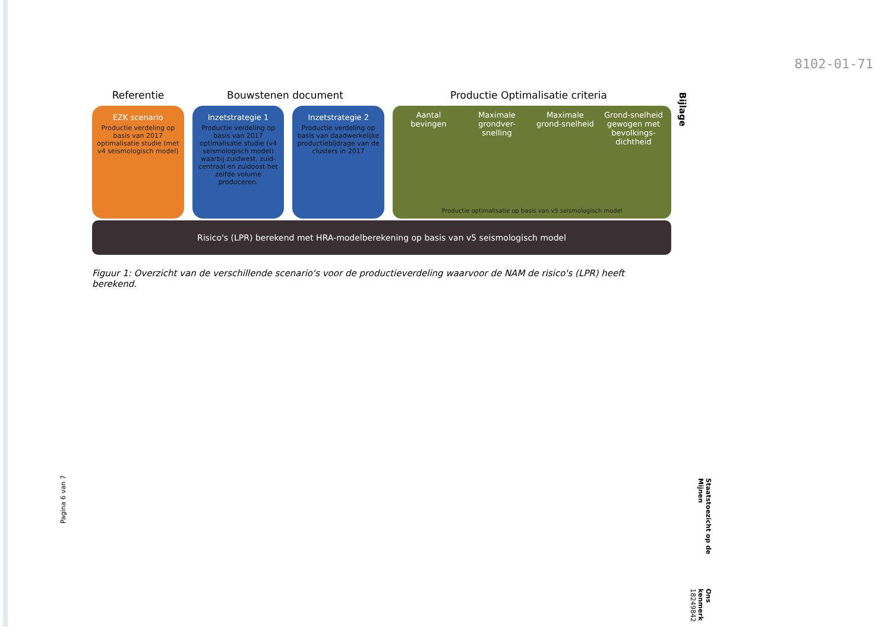8102-01-71
Referentie Bouwstenen document Productie Optimalisatie criteria
EZK scenario
Productie verdeling op basis van 2017 optimalisatie studie (met v4 seismologisch model)
Inzetstrategie 1
Productie verdeling op basis van 2017 optimalisatie studie (v4 seismologisch model) waarbij zuidwest, zuid-centraal en zuidoost het zelfde volume produceren.
Inzetstrategie 2
Productie verdeling op basis van daadwerkelijke productiebijdrage van de clusters in 2017
Aantal bevingen
Maximale grondver-snelling
Maximale grond-snelheid
Grond-snelheid gewogen met bevolkings-dichtheid
Productie optimalisatie op basis van v5 seismologisch model
Risico's (LPR) berekend met HRA-modelberekening op basis van v5 seismologisch model
Figuur 1: Overzicht van de verschillende scenario's voor de productieverdeling waarvoor de NAM de risico's (LPR) heeft berekend.
Bijlage
Pagina 6 van 7
Staatstoezicht op de Mijnen
Ons kenmerk
18249842